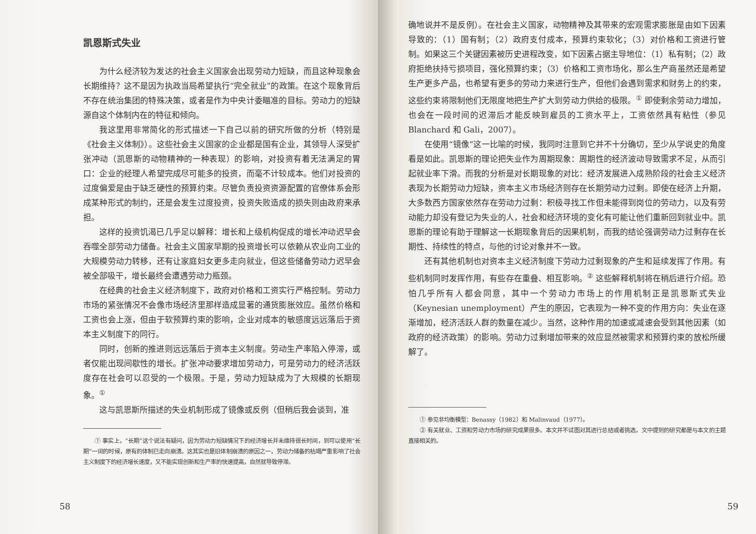凯恩斯式失业
为什么经济较为发达的社会主义国家会出现劳动力短缺，而且这种现象会长期维持？这不是因为执政当局希望执行“完全就业”的政策。在这个现象背后不存在统治集团的特殊决策，或者是作为中央计委瞄准的目标。劳动力的短缺源自这个体制内在的特征和倾向。
我这里用非常简化的形式描述一下自己以前的研究所做的分析（特别是《社会主义体制》）。这些社会主义国家的企业都是国有企业，其领导人深受扩张冲动（凯恩斯的动物精神的一种表现）的影响，对投资有着无法满足的胃口：企业的经理人希望完成尽可能多的投资，而毫不计较成本。他们对投资的过度偏爱是由于缺乏硬性的预算约束。尽管负责投资资源配置的官僚体系会形成某种形式的制约，还是会发生过度投资，投资失败造成的损失则由政府来承担。
这样的投资饥渴已几乎足以解释：增长和上级机构促成的增长冲动迟早会吞噬全部劳动力储备。社会主义国家早期的投资增长可以依赖从农业向工业的大规模劳动力转移，还有让家庭妇女更多走向就业，但这些储备劳动力迟早会被全部吸干，增长最终会遭遇劳动力瓶颈。
在经典的社会主义经济制度下，政府对价格和工资实行严格控制。劳动力市场的紧张情况不会像市场经济里那样造成显著的通货膨胀效应。虽然价格和工资也会上涨，但由于软预算约束的影响，企业对成本的敏感度远远落后于资本主义制度下的同行。
同时，创新的推进则远远落后于资本主义制度。劳动生产率陷入停滞，或者仅能出现间歇性的增长。扩张冲动要求增加劳动力，可是劳动力的经济活跃度存在社会可以忍受的一个极限。于是，劳动力短缺成为了大规模的长期现象。<sup>①</sup>
这与凯恩斯所描述的失业机制形成了镜像或反例（但稍后我会谈到，准
① 事实上，“长期”这个说法有疑问，因为劳动力短缺情况下的经济增长并未维持很长时间，到可以使用“长期”一词的时候，原有的体制已走向崩溃。这其实也是旧体制崩溃的原因之一，劳动力储备的枯竭严重影响了社会主义制度下的经济增长速度，又不能实现创新和生产率的快速提高，自然就导致停滞。
58
确地说并不是反例）。在社会主义国家，动物精神及其带来的宏观需求膨胀是由如下因素导致的：（1）国有制；（2）政府支付成本，预算约束软化；（3）对价格和工资进行管制。如果这三个关键因素被历史进程改变，如下因素占据主导地位：（1）私有制；（2）政府拒绝扶持亏损项目，强化预算约束；（3）价格和工资市场化，那么生产商虽然还是希望生产更多产品，也希望有更多的劳动力来进行生产，但他们会遇到需求和财务上的约束，这些约束将限制他们无限度地把生产扩大到劳动力供给的极限。<sup>①</sup> 即使剩余劳动力增加，也会在一段时间的迟滞后才能反映到雇员的工资水平上，工资依然具有粘性（参见 Blanchard 和 Gali，2007）。
在使用“镜像”这一比喻的时候，我同时注意到它并不十分确切，至少从学说史的角度看是如此。凯恩斯的理论把失业作为周期现象：周期性的经济波动导致需求不足，从而引起就业率下滑。而我的分析是对长期现象的对比：经济发展进入成熟阶段的社会主义经济表现为长期劳动力短缺，资本主义市场经济则存在长期劳动力过剩。即使在经济上升期，大多数西方国家依然存在劳动力过剩：积极寻找工作但未能得到岗位的劳动力，以及有劳动能力却没有登记为失业的人，社会和经济环境的变化有可能让他们重新回到就业中。凯恩斯的理论有助于理解这一长期现象背后的因果机制，而我的结论强调劳动力过剩存在长期性、持续性的特点，与他的讨论对象并不一致。
还有其他机制也对资本主义经济制度下劳动力过剩现象的产生和延续发挥了作用。有些机制同时发挥作用，有些存在重叠、相互影响。<sup>②</sup> 这些解释机制将在稍后进行介绍。恐怕几乎所有人都会同意，其中一个劳动力市场上的作用机制正是凯恩斯式失业（Keynesian unemployment）产生的原因，它表现为一种不变的作用方向：失业在逐渐增加，经济活跃人群的数量在减少。当然，这种作用的加速或减速会受到其他因素（如政府的经济政策）的影响。劳动力过剩增加带来的效应显然被需求和预算约束的放松所缓解了。
① 参见非均衡模型：Benassy（1982）和 Malinvaud（1977）。
② 有关就业、工资和劳动力市场的研究成果很多。本文并不试图对其进行总结或者挑选，文中提到的研究都是与本文的主题直接相关的。
59